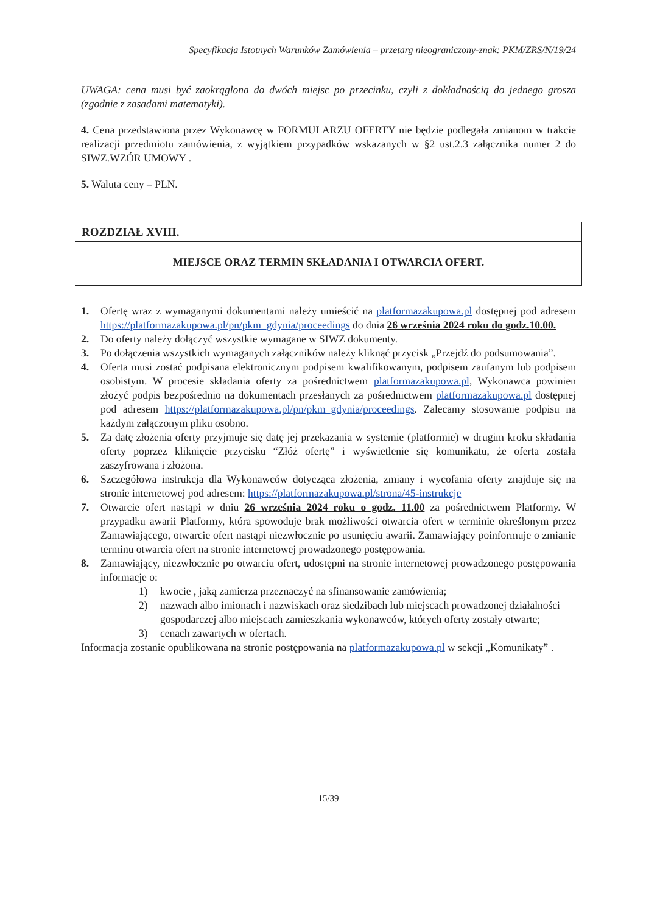Specyfikacja Istotnych Warunków Zamówienia – przetarg nieograniczony-znak: PKM/ZRS/N/19/24
UWAGA: cena musi być zaokrąglona do dwóch miejsc po przecinku, czyli z dokładnością do jednego grosza (zgodnie z zasadami matematyki).
4. Cena przedstawiona przez Wykonawcę w FORMULARZU OFERTY nie będzie podlegała zmianom w trakcie realizacji przedmiotu zamówienia, z wyjątkiem przypadków wskazanych w §2 ust.2.3 załącznika numer 2 do SIWZ.WZÓR UMOWY .
5. Waluta ceny – PLN.
ROZDZIAŁ XVIII.
MIEJSCE ORAZ TERMIN SKŁADANIA I OTWARCIA OFERT.
1. Ofertę wraz z wymaganymi dokumentami należy umieścić na platformazakupowa.pl dostępnej pod adresem https://platformazakupowa.pl/pn/pkm_gdynia/proceedings do dnia 26 września 2024 roku do godz.10.00.
2. Do oferty należy dołączyć wszystkie wymagane w SIWZ dokumenty.
3. Po dołączenia wszystkich wymaganych załączników należy kliknąć przycisk „Przejdź do podsumowania”.
4. Oferta musi zostać podpisana elektronicznym podpisem kwalifikowanym, podpisem zaufanym lub podpisem osobistym. W procesie składania oferty za pośrednictwem platformazakupowa.pl, Wykonawca powinien złożyć podpis bezpośrednio na dokumentach przesłanych za pośrednictwem platformazakupowa.pl dostępnej pod adresem https://platformazakupowa.pl/pn/pkm_gdynia/proceedings. Zalecamy stosowanie podpisu na każdym załączonym pliku osobno.
5. Za datę złożenia oferty przyjmuje się datę jej przekazania w systemie (platformie) w drugim kroku składania oferty poprzez kliknięcie przycisku “Złóż ofertę” i wyświetlenie się komunikatu, że oferta została zaszyfrowana i złożona.
6. Szczegółowa instrukcja dla Wykonawców dotycząca złożenia, zmiany i wycofania oferty znajduje się na stronie internetowej pod adresem: https://platformazakupowa.pl/strona/45-instrukcje
7. Otwarcie ofert nastąpi w dniu 26 września 2024 roku o godz. 11.00 za pośrednictwem Platformy. W przypadku awarii Platformy, która spowoduje brak możliwości otwarcia ofert w terminie określonym przez Zamawiającego, otwarcie ofert nastąpi niezwłocznie po usunięciu awarii. Zamawiający poinformuje o zmianie terminu otwarcia ofert na stronie internetowej prowadzonego postępowania.
8. Zamawiający, niezwłocznie po otwarciu ofert, udostępni na stronie internetowej prowadzonego postępowania informacje o:
1) kwocie , jaką zamierza przeznaczyć na sfinansowanie zamówienia;
2) nazwach albo imionach i nazwiskach oraz siedzibach lub miejscach prowadzonej działalności gospodarczej albo miejscach zamieszkania wykonawców, których oferty zostały otwarte;
3) cenach zawartych w ofertach.
Informacja zostanie opublikowana na stronie postępowania na platformazakupowa.pl w sekcji „Komunikaty” .
15/39